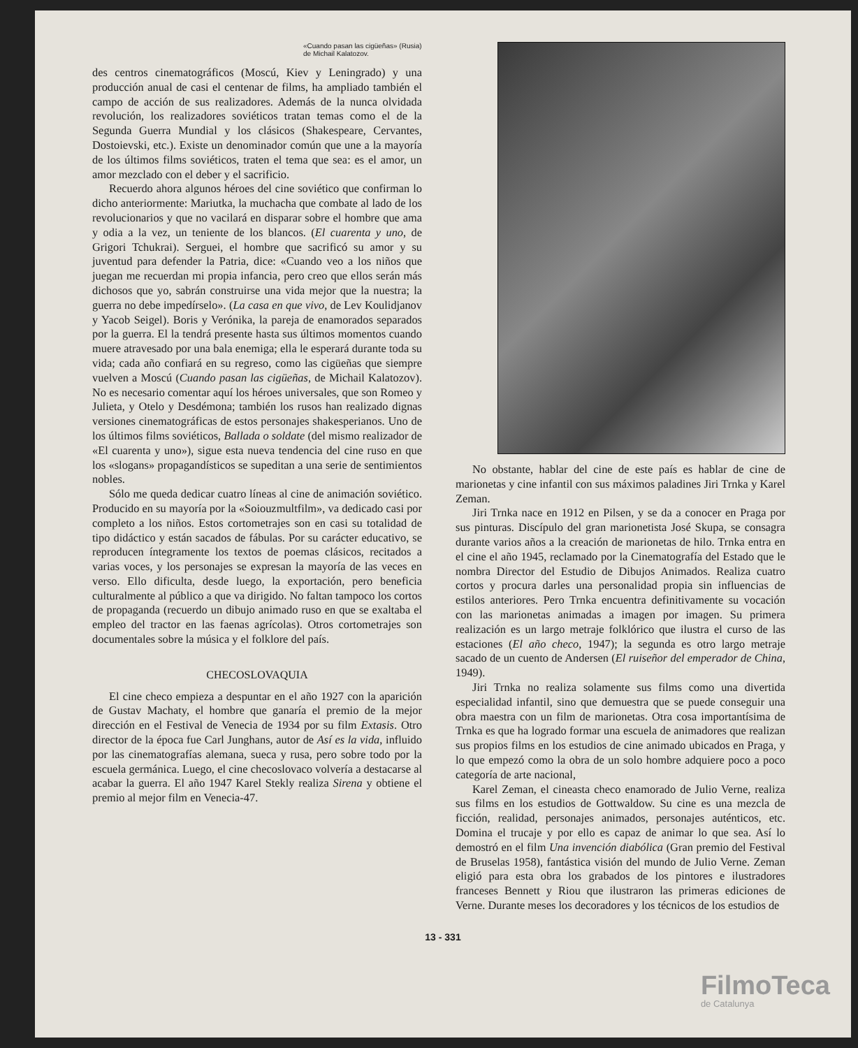«Cuando pasan las cigüeñas» (Rusia)
de Michail Kalatozov.
des centros cinematográficos (Moscú, Kiev y Leningrado) y una producción anual de casi el centenar de films, ha ampliado también el campo de acción de sus realizadores. Además de la nunca olvidada revolución, los realizadores soviéticos tratan temas como el de la Segunda Guerra Mundial y los clásicos (Shakespeare, Cervantes, Dostoievski, etc.). Existe un denominador común que une a la mayoría de los últimos films soviéticos, traten el tema que sea: es el amor, un amor mezclado con el deber y el sacrificio.
Recuerdo ahora algunos héroes del cine soviético que confirman lo dicho anteriormente: Mariutka, la muchacha que combate al lado de los revolucionarios y que no vacilará en disparar sobre el hombre que ama y odia a la vez, un teniente de los blancos. (El cuarenta y uno, de Grigori Tchukrai). Serguei, el hombre que sacrificó su amor y su juventud para defender la Patria, dice: «Cuando veo a los niños que juegan me recuerdan mi propia infancia, pero creo que ellos serán más dichosos que yo, sabrán construirse una vida mejor que la nuestra; la guerra no debe impedírselo». (La casa en que vivo, de Lev Koulidjanov y Yacob Seigel). Boris y Verónika, la pareja de enamorados separados por la guerra. El la tendrá presente hasta sus últimos momentos cuando muere atravesado por una bala enemiga; ella le esperará durante toda su vida; cada año confiará en su regreso, como las cigüeñas que siempre vuelven a Moscú (Cuando pasan las cigüeñas, de Michail Kalatozov). No es necesario comentar aquí los héroes universales, que son Romeo y Julieta, y Otelo y Desdémona; también los rusos han realizado dignas versiones cinematográficas de estos personajes shakesperianos. Uno de los últimos films soviéticos, Ballada o soldate (del mismo realizador de «El cuarenta y uno»), sigue esta nueva tendencia del cine ruso en que los «slogans» propagandísticos se supeditan a una serie de sentimientos nobles.
Sólo me queda dedicar cuatro líneas al cine de animación soviético. Producido en su mayoría por la «Soiouzmultfilm», va dedicado casi por completo a los niños. Estos cortometrajes son en casi su totalidad de tipo didáctico y están sacados de fábulas. Por su carácter educativo, se reproducen íntegramente los textos de poemas clásicos, recitados a varias voces, y los personajes se expresan la mayoría de las veces en verso. Ello dificulta, desde luego, la exportación, pero beneficia culturalmente al público a que va dirigido. No faltan tampoco los cortos de propaganda (recuerdo un dibujo animado ruso en que se exaltaba el empleo del tractor en las faenas agrícolas). Otros cortometrajes son documentales sobre la música y el folklore del país.
CHECOSLOVAQUIA
El cine checo empieza a despuntar en el año 1927 con la aparición de Gustav Machaty, el hombre que ganaría el premio de la mejor dirección en el Festival de Venecia de 1934 por su film Extasis. Otro director de la época fue Carl Junghans, autor de Así es la vida, influido por las cinematografías alemana, sueca y rusa, pero sobre todo por la escuela germánica. Luego, el cine checoslovaco volvería a destacarse al acabar la guerra. El año 1947 Karel Stekly realiza Sirena y obtiene el premio al mejor film en Venecia-47.
No obstante, hablar del cine de este país es hablar de cine de marionetas y cine infantil con sus máximos paladines Jiri Trnka y Karel Zeman.
Jiri Trnka nace en 1912 en Pilsen, y se da a conocer en Praga por sus pinturas. Discípulo del gran marionetista José Skupa, se consagra durante varios años a la creación de marionetas de hilo. Trnka entra en el cine el año 1945, reclamado por la Cinematografía del Estado que le nombra Director del Estudio de Dibujos Animados. Realiza cuatro cortos y procura darles una personalidad propia sin influencias de estilos anteriores. Pero Trnka encuentra definitivamente su vocación con las marionetas animadas a imagen por imagen. Su primera realización es un largo metraje folklórico que ilustra el curso de las estaciones (El año checo, 1947); la segunda es otro largo metraje sacado de un cuento de Andersen (El ruiseñor del emperador de China, 1949).
Jiri Trnka no realiza solamente sus films como una divertida especialidad infantil, sino que demuestra que se puede conseguir una obra maestra con un film de marionetas. Otra cosa importantísima de Trnka es que ha logrado formar una escuela de animadores que realizan sus propios films en los estudios de cine animado ubicados en Praga, y lo que empezó como la obra de un solo hombre adquiere poco a poco categoría de arte nacional,
Karel Zeman, el cineasta checo enamorado de Julio Verne, realiza sus films en los estudios de Gottwaldow. Su cine es una mezcla de ficción, realidad, personajes animados, personajes auténticos, etc. Domina el trucaje y por ello es capaz de animar lo que sea. Así lo demostró en el film Una invención diabólica (Gran premio del Festival de Bruselas 1958), fantástica visión del mundo de Julio Verne. Zeman eligió para esta obra los grabados de los pintores e ilustradores franceses Bennett y Riou que ilustraron las primeras ediciones de Verne. Durante meses los decoradores y los técnicos de los estudios de
13 - 331
FilmoTeca
de Catalunya